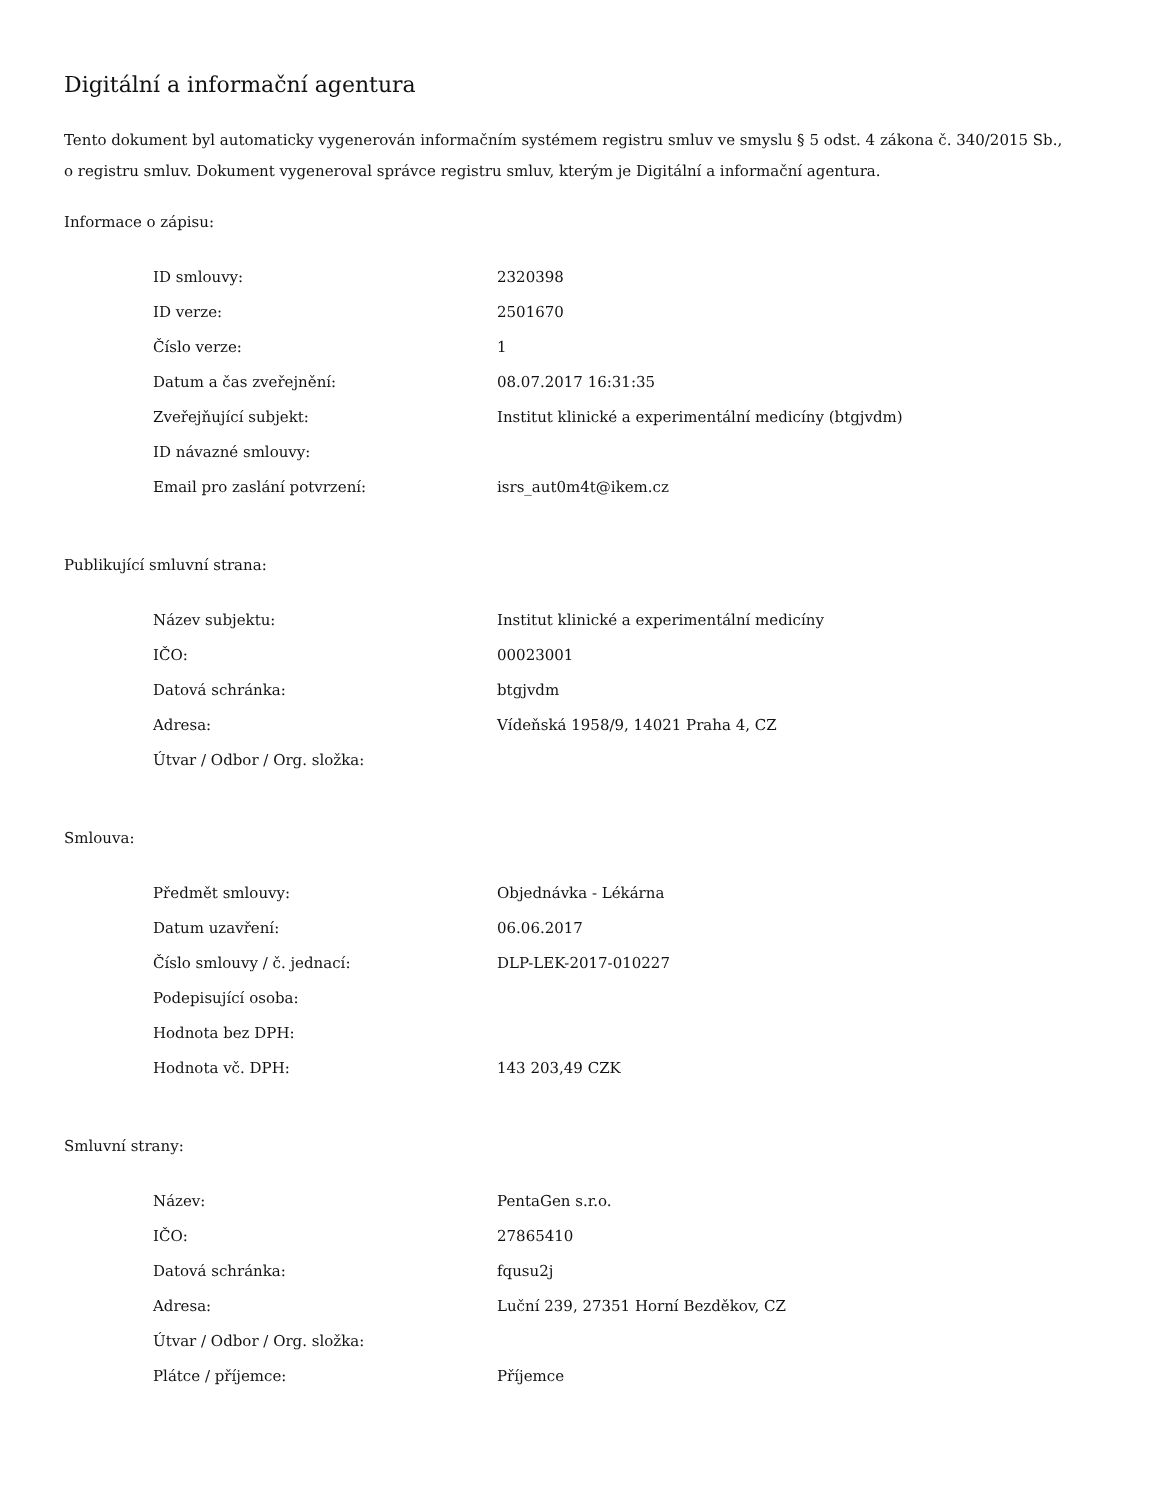Digitální a informační agentura
Tento dokument byl automaticky vygenerován informačním systémem registru smluv ve smyslu § 5 odst. 4 zákona č. 340/2015 Sb., o registru smluv. Dokument vygeneroval správce registru smluv, kterým je Digitální a informační agentura.
Informace o zápisu:
| ID smlouvy: | 2320398 |
| ID verze: | 2501670 |
| Číslo verze: | 1 |
| Datum a čas zveřejnění: | 08.07.2017 16:31:35 |
| Zveřejňující subjekt: | Institut klinické a experimentální medicíny (btgjvdm) |
| ID návazné smlouvy: | |
| Email pro zaslání potvrzení: | isrs_aut0m4t@ikem.cz |
Publikující smluvní strana:
| Název subjektu: | Institut klinické a experimentální medicíny |
| IČO: | 00023001 |
| Datová schránka: | btgjvdm |
| Adresa: | Vídeňská 1958/9, 14021 Praha 4, CZ |
| Útvar / Odbor / Org. složka: | |
Smlouva:
| Předmět smlouvy: | Objednávka - Lékárna |
| Datum uzavření: | 06.06.2017 |
| Číslo smlouvy / č. jednací: | DLP-LEK-2017-010227 |
| Podepisující osoba: | |
| Hodnota bez DPH: | |
| Hodnota vč. DPH: | 143 203,49 CZK |
Smluvní strany:
| Název: | PentaGen s.r.o. |
| IČO: | 27865410 |
| Datová schránka: | fqusu2j |
| Adresa: | Luční 239, 27351 Horní Bezděkov, CZ |
| Útvar / Odbor / Org. složka: | |
| Plátce / příjemce: | Příjemce |